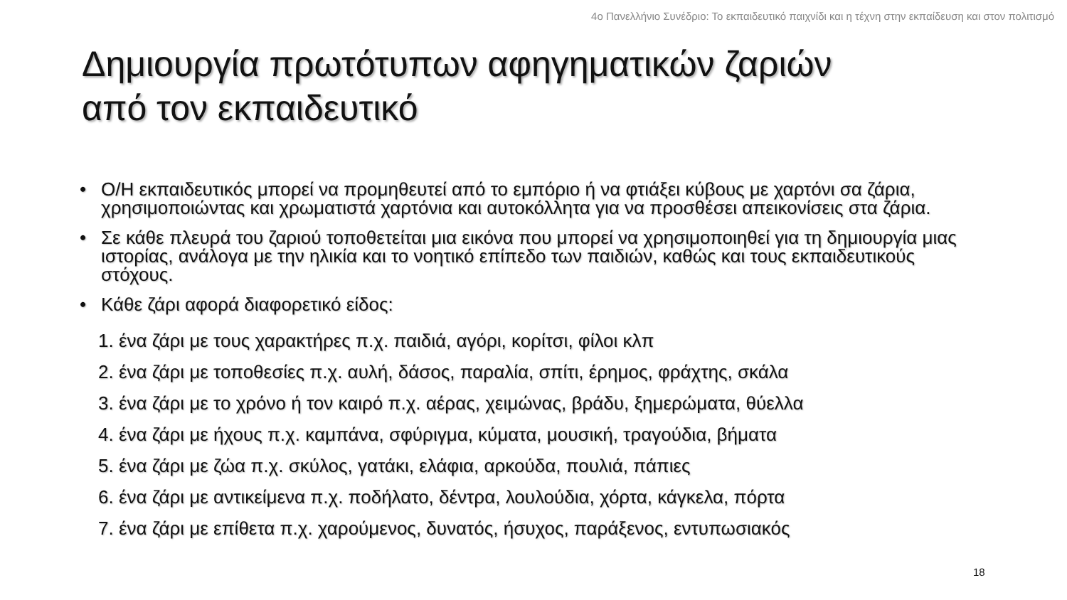4ο Πανελλήνιο Συνέδριο: Το εκπαιδευτικό παιχνίδι και η τέχνη στην εκπαίδευση και στον πολιτισμό
Δημιουργία πρωτότυπων αφηγηματικών ζαριών
από τον εκπαιδευτικό
• Ο/Η εκπαιδευτικός μπορεί να προμηθευτεί από το εμπόριο ή να φτιάξει κύβους με χαρτόνι σα ζάρια, χρησιμοποιώντας και χρωματιστά χαρτόνια και αυτοκόλλητα για να προσθέσει απεικονίσεις στα ζάρια.
• Σε κάθε πλευρά του ζαριού τοποθετείται μια εικόνα που μπορεί να χρησιμοποιηθεί για τη δημιουργία μιας ιστορίας, ανάλογα με την ηλικία και το νοητικό επίπεδο των παιδιών, καθώς και τους εκπαιδευτικούς στόχους.
• Κάθε ζάρι αφορά διαφορετικό είδος:
1. ένα ζάρι με τους χαρακτήρες π.χ. παιδιά, αγόρι, κορίτσι, φίλοι κλπ
2. ένα ζάρι με τοποθεσίες π.χ. αυλή, δάσος, παραλία, σπίτι, έρημος, φράχτης, σκάλα
3. ένα ζάρι με το χρόνο ή τον καιρό π.χ. αέρας, χειμώνας, βράδυ, ξημερώματα, θύελλα
4. ένα ζάρι με ήχους π.χ. καμπάνα, σφύριγμα, κύματα, μουσική, τραγούδια, βήματα
5. ένα ζάρι με ζώα π.χ. σκύλος, γατάκι, ελάφια, αρκούδα, πουλιά, πάπιες
6. ένα ζάρι με αντικείμενα π.χ. ποδήλατο, δέντρα, λουλούδια, χόρτα, κάγκελα, πόρτα
7. ένα ζάρι με επίθετα π.χ. χαρούμενος, δυνατός, ήσυχος, παράξενος, εντυπωσιακός
18